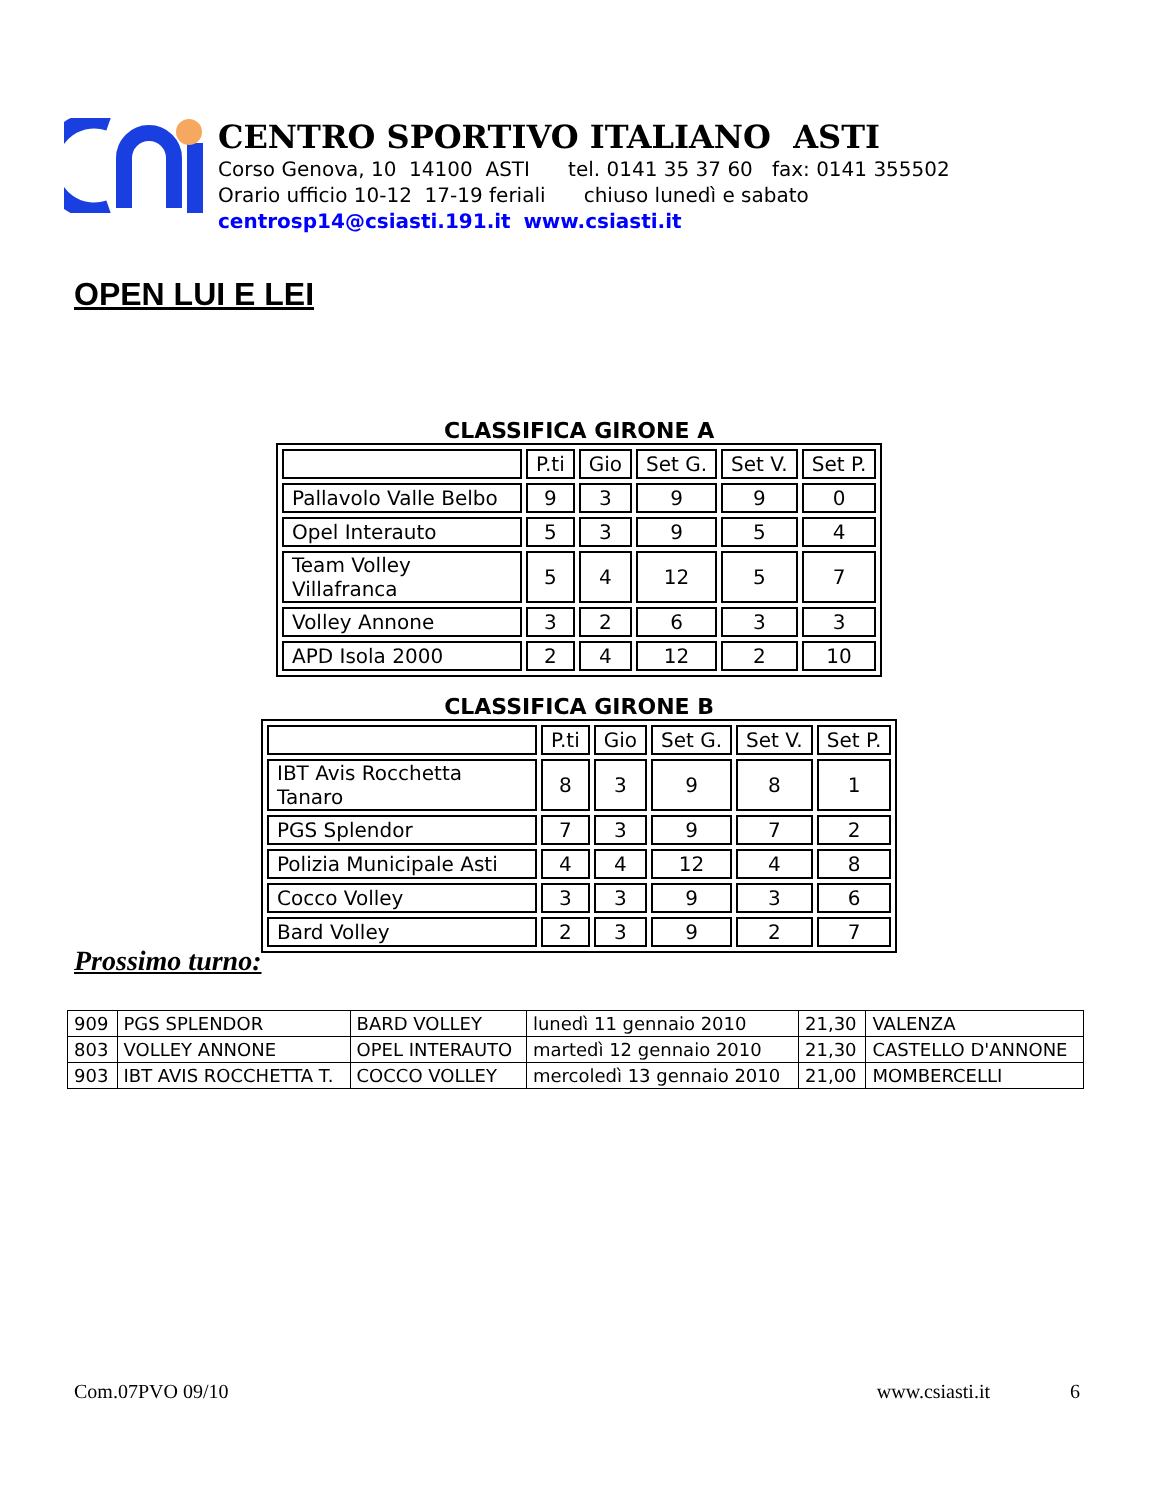CENTRO SPORTIVO ITALIANO ASTI
Corso Genova, 10 14100 ASTI tel. 0141 35 37 60 fax: 0141 355502
Orario ufficio 10-12 17-19 feriali chiuso lunedì e sabato
centrosp14@csiasti.191.it www.csiasti.it
OPEN LUI E LEI
CLASSIFICA GIRONE A
| | P.ti | Gio | Set G. | Set V. | Set P. |
| --- | --- | --- | --- | --- | --- |
| Pallavolo Valle Belbo | 9 | 3 | 9 | 9 | 0 |
| Opel Interauto | 5 | 3 | 9 | 5 | 4 |
| Team Volley Villafranca | 5 | 4 | 12 | 5 | 7 |
| Volley Annone | 3 | 2 | 6 | 3 | 3 |
| APD Isola 2000 | 2 | 4 | 12 | 2 | 10 |
CLASSIFICA GIRONE B
| | P.ti | Gio | Set G. | Set V. | Set P. |
| --- | --- | --- | --- | --- | --- |
| IBT Avis Rocchetta Tanaro | 8 | 3 | 9 | 8 | 1 |
| PGS Splendor | 7 | 3 | 9 | 7 | 2 |
| Polizia Municipale Asti | 4 | 4 | 12 | 4 | 8 |
| Cocco Volley | 3 | 3 | 9 | 3 | 6 |
| Bard Volley | 2 | 3 | 9 | 2 | 7 |
Prossimo turno:
| 909 | PGS SPLENDOR | BARD VOLLEY | lunedì 11 gennaio 2010 | 21,30 | VALENZA |
| 803 | VOLLEY ANNONE | OPEL INTERAUTO | martedì 12 gennaio 2010 | 21,30 | CASTELLO D'ANNONE |
| 903 | IBT AVIS ROCCHETTA T. | COCCO VOLLEY | mercoledì 13 gennaio 2010 | 21,00 | MOMBERCELLI |
Com.07PVO 09/10 www.csiasti.it 6